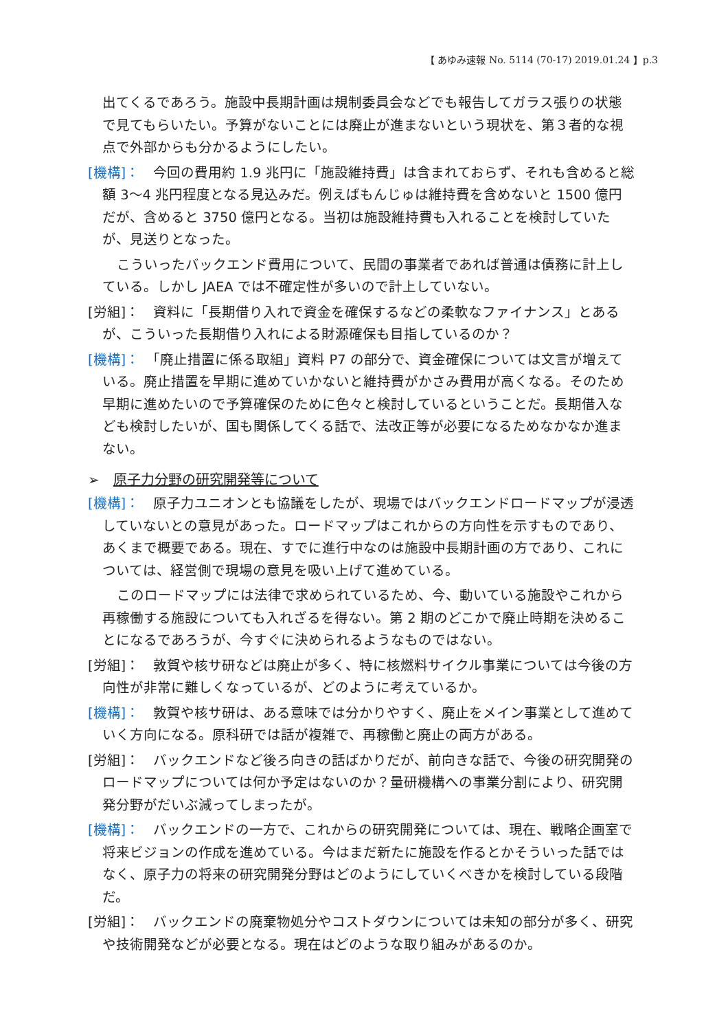【 あゆみ速報 No. 5114 (70-17) 2019.01.24 】p.3
出てくるであろう。施設中長期計画は規制委員会などでも報告してガラス張りの状態で見てもらいたい。予算がないことには廃止が進まないという現状を、第３者的な視点で外部からも分かるようにしたい。
[機構]：　今回の費用約 1.9 兆円に「施設維持費」は含まれておらず、それも含めると総額 3～4 兆円程度となる見込みだ。例えばもんじゅは維持費を含めないと 1500 億円だが、含めると 3750 億円となる。当初は施設維持費も入れることを検討していたが、見送りとなった。
こういったバックエンド費用について、民間の事業者であれば普通は債務に計上している。しかし JAEA では不確定性が多いので計上していない。
[労組]：　資料に「長期借り入れで資金を確保するなどの柔軟なファイナンス」とあるが、こういった長期借り入れによる財源確保も目指しているのか？
[機構]：　「廃止措置に係る取組」資料 P7 の部分で、資金確保については文言が増えている。廃止措置を早期に進めていかないと維持費がかさみ費用が高くなる。そのため早期に進めたいので予算確保のために色々と検討しているということだ。長期借入なども検討したいが、国も関係してくる話で、法改正等が必要になるためなかなか進まない。
➢ 原子力分野の研究開発等について
[機構]：　原子力ユニオンとも協議をしたが、現場ではバックエンドロードマップが浸透していないとの意見があった。ロードマップはこれからの方向性を示すものであり、あくまで概要である。現在、すでに進行中なのは施設中長期計画の方であり、これについては、経営側で現場の意見を吸い上げて進めている。
このロードマップには法律で求められているため、今、動いている施設やこれから再稼働する施設についても入れざるを得ない。第 2 期のどこかで廃止時期を決めることになるであろうが、今すぐに決められるようなものではない。
[労組]：　敦賀や核サ研などは廃止が多く、特に核燃料サイクル事業については今後の方向性が非常に難しくなっているが、どのように考えているか。
[機構]：　敦賀や核サ研は、ある意味では分かりやすく、廃止をメイン事業として進めていく方向になる。原科研では話が複雑で、再稼働と廃止の両方がある。
[労組]：　バックエンドなど後ろ向きの話ばかりだが、前向きな話で、今後の研究開発のロードマップについては何か予定はないのか？量研機構への事業分割により、研究開発分野がだいぶ減ってしまったが。
[機構]：　バックエンドの一方で、これからの研究開発については、現在、戦略企画室で将来ビジョンの作成を進めている。今はまだ新たに施設を作るとかそういった話ではなく、原子力の将来の研究開発分野はどのようにしていくべきかを検討している段階だ。
[労組]：　バックエンドの廃棄物処分やコストダウンについては未知の部分が多く、研究や技術開発などが必要となる。現在はどのような取り組みがあるのか。